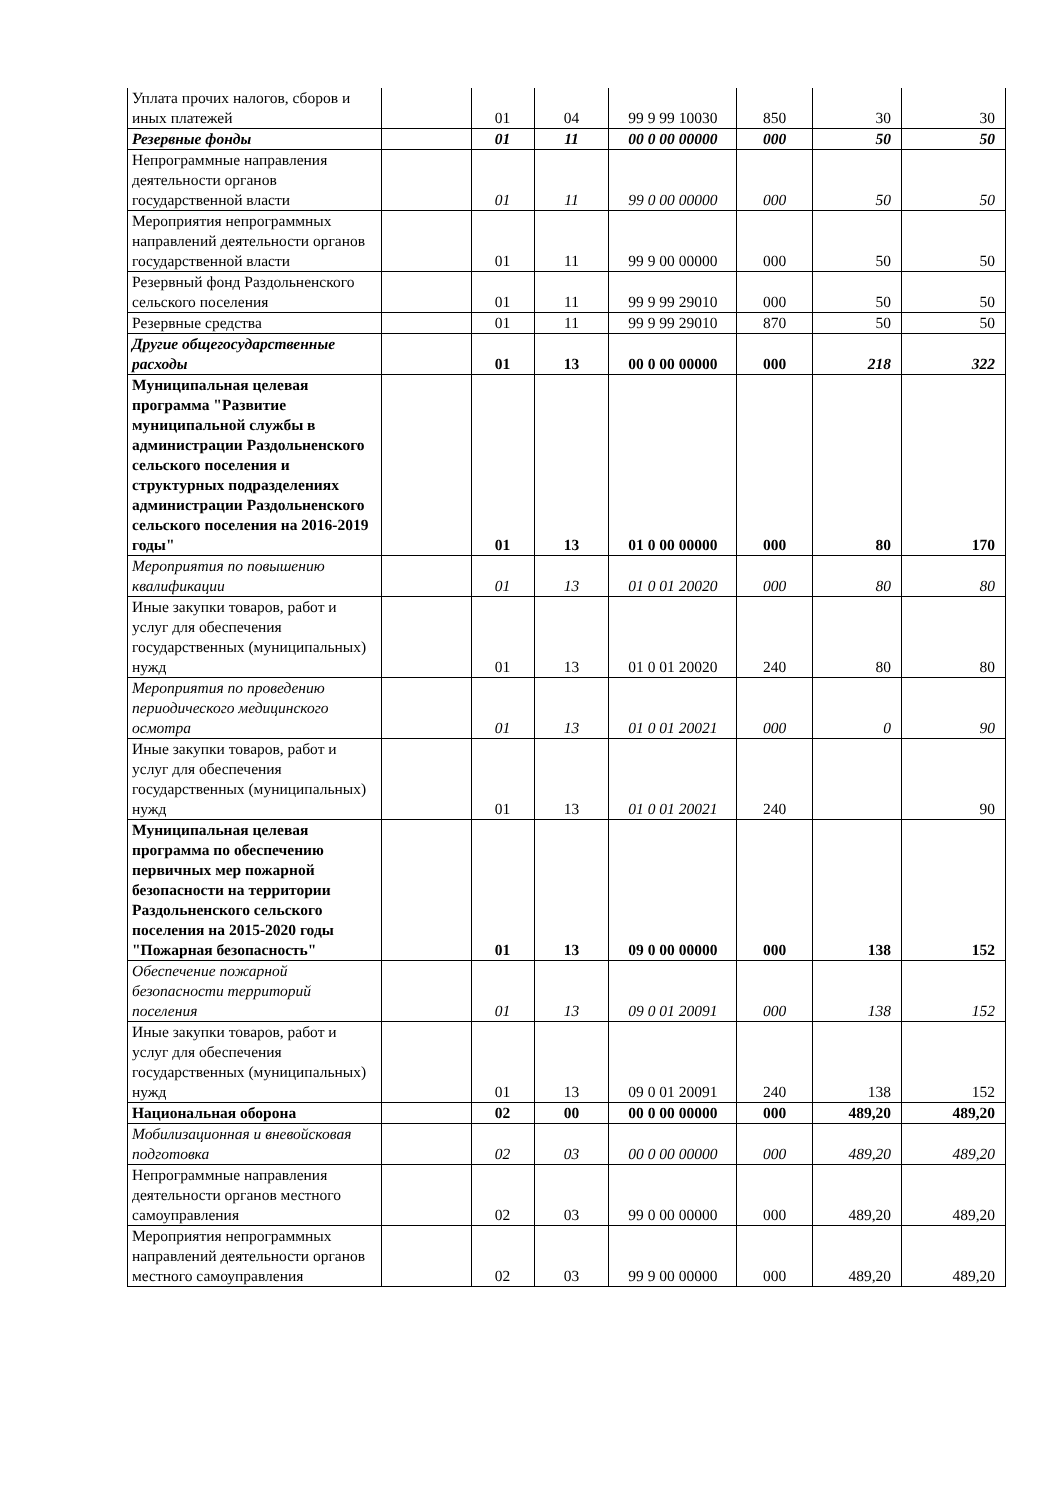| Уплата прочих налогов, сборов и иных платежей | | 01 | 04 | 99 9 99 10030 | 850 | 30 | 30 |
| Резервные фонды | | 01 | 11 | 00 0 00 00000 | 000 | 50 | 50 |
| Непрограммные направления деятельности органов государственной власти | | 01 | 11 | 99 0 00 00000 | 000 | 50 | 50 |
| Мероприятия непрограммных направлений деятельности органов государственной власти | | 01 | 11 | 99 9 00 00000 | 000 | 50 | 50 |
| Резервный фонд Раздольненского сельского поселения | | 01 | 11 | 99 9 99 29010 | 000 | 50 | 50 |
| Резервные средства | | 01 | 11 | 99 9 99 29010 | 870 | 50 | 50 |
| Другие общегосударственные расходы | | 01 | 13 | 00 0 00 00000 | 000 | 218 | 322 |
| Муниципальная целевая программа "Развитие муниципальной службы в администрации Раздольненского сельского поселения и структурных подразделениях администрации Раздольненского сельского поселения на 2016-2019 годы" | | 01 | 13 | 01 0 00 00000 | 000 | 80 | 170 |
| Мероприятия по повышению квалификации | | 01 | 13 | 01 0 01 20020 | 000 | 80 | 80 |
| Иные закупки товаров, работ и услуг для обеспечения государственных (муниципальных) нужд | | 01 | 13 | 01 0 01 20020 | 240 | 80 | 80 |
| Мероприятия по проведению периодического медицинского осмотра | | 01 | 13 | 01 0 01 20021 | 000 | 0 | 90 |
| Иные закупки товаров, работ и услуг для обеспечения государственных (муниципальных) нужд | | 01 | 13 | 01 0 01 20021 | 240 | | 90 |
| Муниципальная целевая программа по обеспечению первичных мер пожарной безопасности на территории Раздольненского сельского поселения на 2015-2020 годы "Пожарная безопасность" | | 01 | 13 | 09 0 00 00000 | 000 | 138 | 152 |
| Обеспечение пожарной безопасности территорий поселения | | 01 | 13 | 09 0 01 20091 | 000 | 138 | 152 |
| Иные закупки товаров, работ и услуг для обеспечения государственных (муниципальных) нужд | | 01 | 13 | 09 0 01 20091 | 240 | 138 | 152 |
| Национальная оборона | | 02 | 00 | 00 0 00 00000 | 000 | 489,20 | 489,20 |
| Мобилизационная и вневойсковая подготовка | | 02 | 03 | 00 0 00 00000 | 000 | 489,20 | 489,20 |
| Непрограммные направления деятельности органов местного самоуправления | | 02 | 03 | 99 0 00 00000 | 000 | 489,20 | 489,20 |
| Мероприятия непрограммных направлений деятельности органов местного самоуправления | | 02 | 03 | 99 9 00 00000 | 000 | 489,20 | 489,20 |